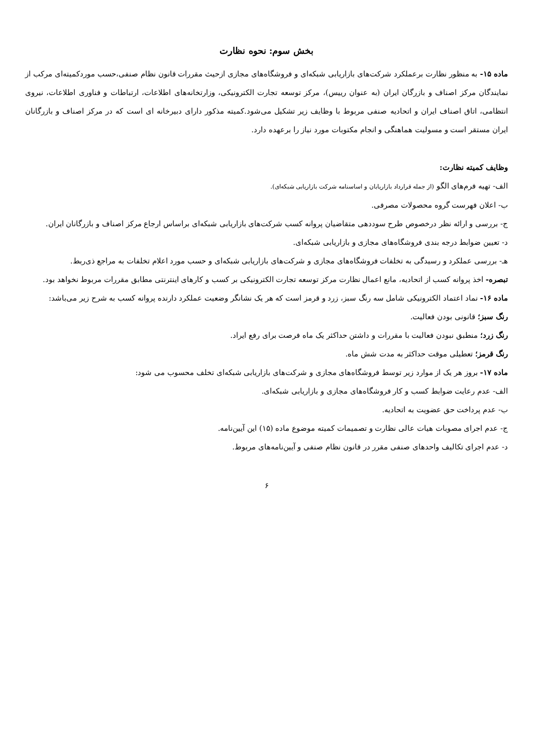بخش سوم: نحوه نظارت
ماده ۱۵- به منظور نظارت برعملکرد شرکت‌های بازاریابی شبکه‌ای و فروشگاه‌های مجازی ازحیث مقررات قانون نظام صنفی،حسب موردکمیته‌ای مرکب از نمایندگان مرکز اصناف و بازرگان ایران (به عنوان رییس)، مرکز توسعه تجارت الکترونیکی، وزارتخانه‌های اطلاعات، ارتباطات و فناوری اطلاعات، نیروی انتظامی، اتاق اصناف ایران و اتحادیه صنفی مربوط با وظایف زیر تشکیل می‌شود.کمیته مذکور دارای دبیرخانه ای است که در مرکز اصناف و بازرگانان ایران مستقر است و مسولیت هماهنگی و انجام مکتوبات مورد نیاز را برعهده دارد.
وظایف کمیته نظارت:
الف- تهیه فرم‌های الگو (از جمله قرارداد بازاریابان و اساسنامه شرکت بازاریابی شبکه‌ای).
ب- اعلان فهرست گروه محصولات مصرفی.
ج- بررسی و ارائه نظر درخصوص طرح سوددهی متقاضیان پروانه کسب شرکت‌های بازاریابی شبکه‌ای براساس ارجاع مرکز اصناف و بازرگانان ایران.
د- تعیین ضوابط درجه بندی فروشگاه‌های مجازی و بازاریابی شبکه‌ای.
هـ- بررسی عملکرد و رسیدگی به تخلفات فروشگاه‌های مجازی و شرکت‌های بازاریابی شبکه‌ای و حسب مورد اعلام تخلفات به مراجع ذی‌ربط.
تبصره- اخذ پروانه کسب از اتحادیه، مانع اعمال نظارت مرکز توسعه تجارت الکترونیکی بر کسب و کارهای اینترنتی مطابق مقررات مربوط نخواهد بود.
ماده ۱۶- نماد اعتماد الکترونیکی شامل سه رنگ سبز، زرد و قرمز است که هر یک نشانگر وضعیت عملکرد دارنده پروانه کسب به شرح زیر می‌باشد:
رنگ سبز؛ قانونی بودن فعالیت.
رنگ زرد؛ منطبق نبودن فعالیت با مقررات و داشتن حداکثر یک ماه فرصت برای رفع ایراد.
رنگ قرمز؛ تعطیلی موقت حداکثر به مدت شش ماه.
ماده ۱۷- بروز هر یک از موارد زیر توسط فروشگاه‌های مجازی و شرکت‌های بازاریابی شبکه‌ای تخلف محسوب می شود:
الف- عدم رعایت ضوابط کسب و کار فروشگاه‌های مجازی و بازاریابی شبکه‌ای.
ب- عدم پرداخت حق عضویت به اتحادیه.
ج- عدم اجرای مصوبات هیات عالی نظارت و تصمیمات کمیته موضوع ماده (۱۵) این آیین‌نامه.
د- عدم اجرای تکالیف واحدهای صنفی مقرر در قانون نظام صنفی و آیین‌نامه‌های مربوط.
۶